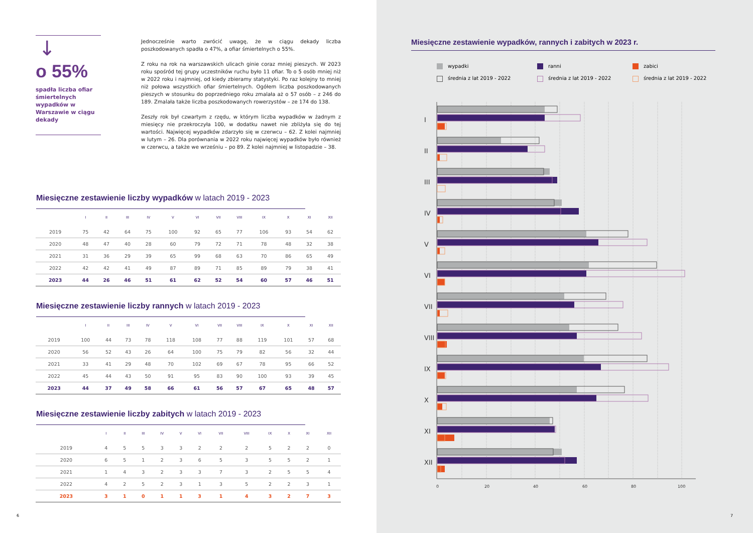↓
o 55%
spadła liczba ofiar śmiertelnych wypadków w Warszawie w ciągu dekady
Jednocześnie warto zwrócić uwagę, że w ciągu dekady liczba poszkodowanych spadła o 47%, a ofiar śmiertelnych o 55%.
Z roku na rok na warszawskich ulicach ginie coraz mniej pieszych. W 2023 roku spośród tej grupy uczestników ruchu było 11 ofiar. To o 5 osób mniej niż w 2022 roku i najmniej, od kiedy zbieramy statystyki. Po raz kolejny to mniej niż połowa wszystkich ofiar śmiertelnych. Ogółem liczba poszkodowanych pieszych w stosunku do poprzedniego roku zmalała aż o 57 osób – z 246 do 189. Zmalała także liczba poszkodowanych rowerzystów – ze 174 do 138.
Zeszły rok był czwartym z rzędu, w którym liczba wypadków w żadnym z miesięcy nie przekroczyła 100, w dodatku nawet nie zbliżyła się do tej wartości. Najwięcej wypadków zdarzyło się w czerwcu – 62. Z kolei najmniej w lutym – 26. Dla porównania w 2022 roku najwięcej wypadków było również w czerwcu, a także we wrześniu – po 89. Z kolei najmniej w listopadzie – 38.
Miesięczne zestawienie liczby wypadków w latach 2019 - 2023
| | I | II | III | IV | V | VI | VII | VIII | IX | X | XI | XII |
| --- | --- | --- | --- | --- | --- | --- | --- | --- | --- | --- | --- | --- |
| 2019 | 75 | 42 | 64 | 75 | 100 | 92 | 65 | 77 | 106 | 93 | 54 | 62 |
| 2020 | 48 | 47 | 40 | 28 | 60 | 79 | 72 | 71 | 78 | 48 | 32 | 38 |
| 2021 | 31 | 36 | 29 | 39 | 65 | 99 | 68 | 63 | 70 | 86 | 65 | 49 |
| 2022 | 42 | 42 | 41 | 49 | 87 | 89 | 71 | 85 | 89 | 79 | 38 | 41 |
| 2023 | 44 | 26 | 46 | 51 | 61 | 62 | 52 | 54 | 60 | 57 | 46 | 51 |
Miesięczne zestawienie liczby rannych w latach 2019 - 2023
| | I | II | III | IV | V | VI | VII | VIII | IX | X | XI | XII |
| --- | --- | --- | --- | --- | --- | --- | --- | --- | --- | --- | --- | --- |
| 2019 | 100 | 44 | 73 | 78 | 118 | 108 | 77 | 88 | 119 | 101 | 57 | 68 |
| 2020 | 56 | 52 | 43 | 26 | 64 | 100 | 75 | 79 | 82 | 56 | 32 | 44 |
| 2021 | 33 | 41 | 29 | 48 | 70 | 102 | 69 | 67 | 78 | 95 | 66 | 52 |
| 2022 | 45 | 44 | 43 | 50 | 91 | 95 | 83 | 90 | 100 | 93 | 39 | 45 |
| 2023 | 44 | 37 | 49 | 58 | 66 | 61 | 56 | 57 | 67 | 65 | 48 | 57 |
Miesięczne zestawienie liczby zabitych w latach 2019 - 2023
| | I | II | III | IV | V | VI | VII | VIII | IX | X | XI | XII |
| --- | --- | --- | --- | --- | --- | --- | --- | --- | --- | --- | --- | --- |
| 2019 | 4 | 5 | 5 | 3 | 3 | 2 | 2 | 2 | 5 | 2 | 2 | 0 |
| 2020 | 6 | 5 | 1 | 2 | 3 | 6 | 5 | 3 | 5 | 5 | 2 | 1 |
| 2021 | 1 | 4 | 3 | 2 | 3 | 3 | 7 | 3 | 2 | 5 | 5 | 4 |
| 2022 | 4 | 2 | 5 | 2 | 3 | 1 | 3 | 5 | 2 | 2 | 3 | 1 |
| 2023 | 3 | 1 | 0 | 1 | 1 | 3 | 1 | 4 | 3 | 2 | 7 | 3 |
6
Miesięczne zestawienie wypadków, rannych i zabitych w 2023 r.
wypadki
ranni
zabici
średnia z lat 2019 - 2022
średnia z lat 2019 - 2022
średnia z lat 2019 - 2022
I
II
III
IV
V
VI
VII
VIII
IX
X
XI
XII
0
20
40
60
80
100
7